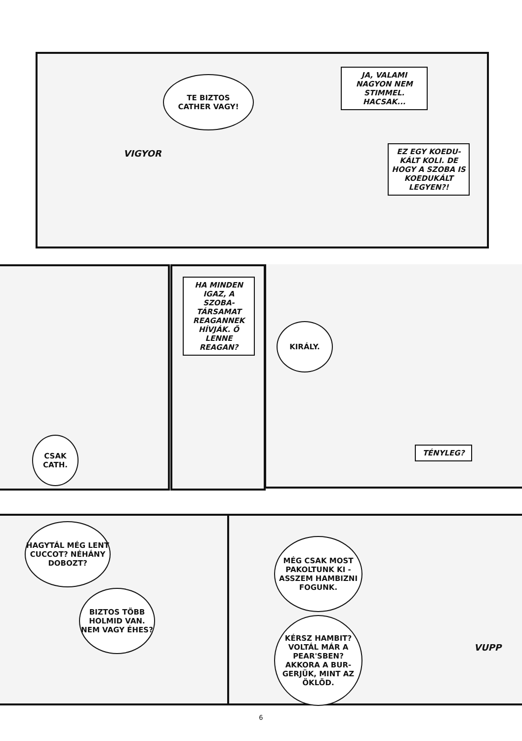TE BIZTOS
CATHER VAGY!
JA, VALAMI NAGYON NEM STIMMEL. HACSAK...
VIGYOR
EZ EGY KOEDU-KÁLT KOLI. DE HOGY A SZOBA IS KOEDUKÁLT LEGYEN?!
HA MINDEN IGAZ, A SZOBA-TÁRSAMAT REAGANNEK HÍVJÁK. Ő LENNE REAGAN?
KIRÁLY.
CSAK
CATH.
TÉNYLEG?
HAGYTÁL MÉG LENT CUCCOT? NÉHÁNY DOBOZT?
BIZTOS TÖBB HOLMID VAN. NEM VAGY ÉHES?
MÉG CSAK MOST PAKOLTUNK KI - ASSZEM HAMBIZNI FOGUNK.
KÉRSZ HAMBIT? VOLTÁL MÁR A PEAR'SBEN? AKKORA A BUR-GERJÜK, MINT AZ ÖKLÖD.
VUPP
6